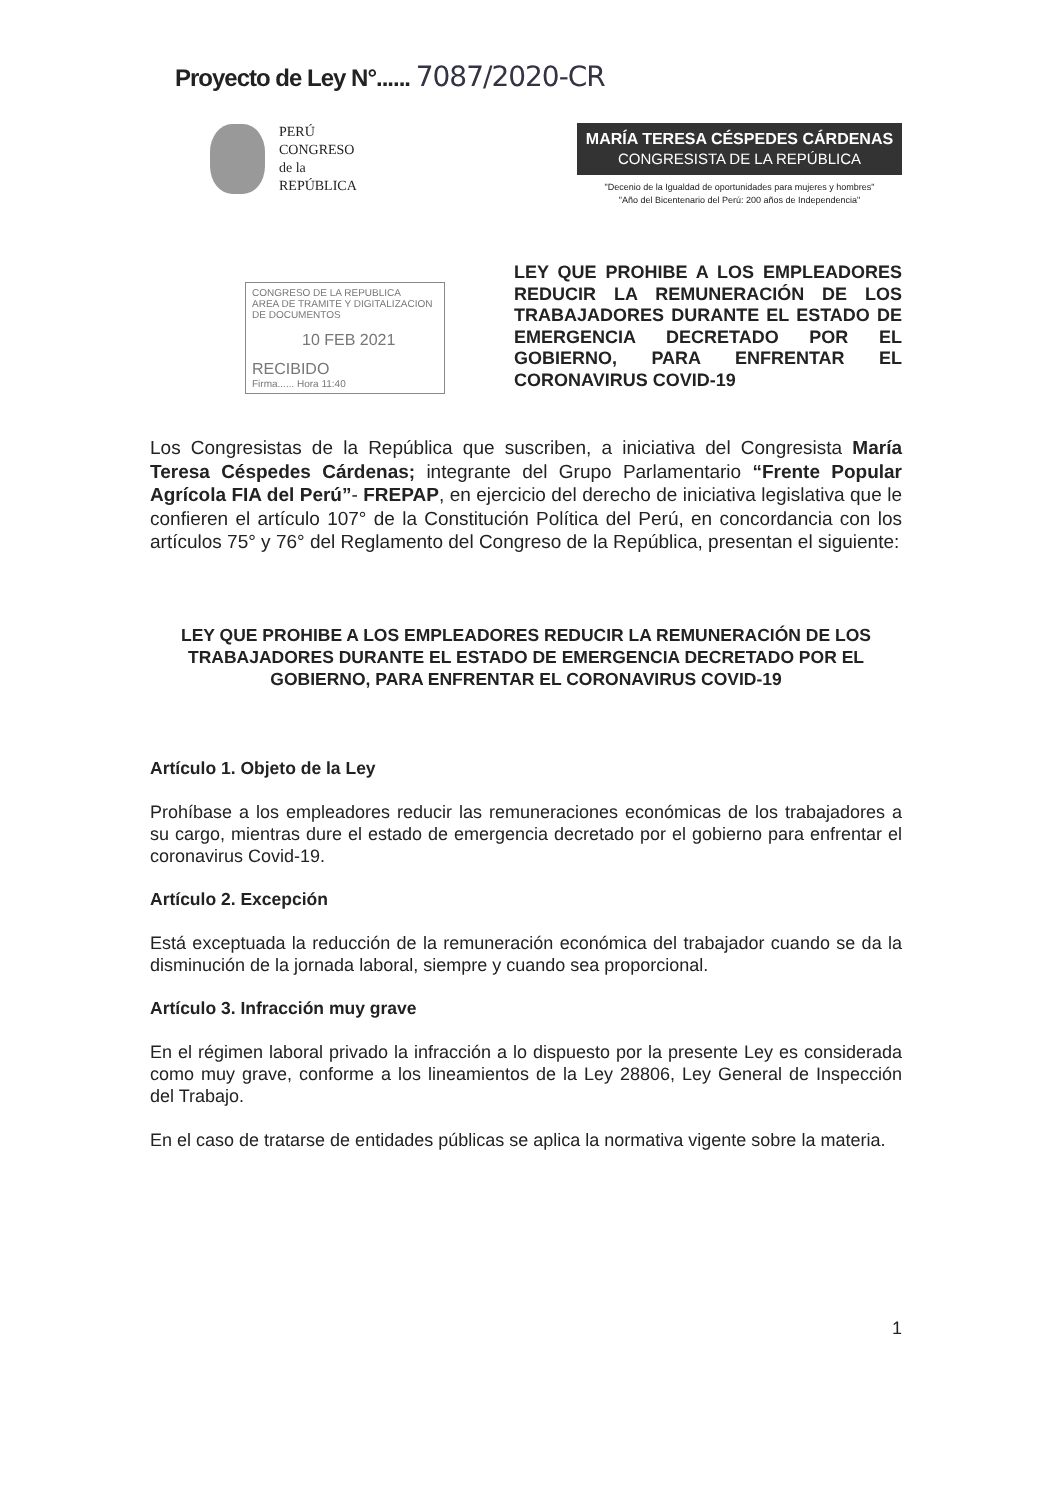Proyecto de Ley N°...... 7087/2020-CR
PERÚ
CONGRESO
de la
REPÚBLICA
MARÍA TERESA CÉSPEDES CÁRDENAS
CONGRESISTA DE LA REPÚBLICA
"Decenio de la Igualdad de oportunidades para mujeres y hombres"
"Año del Bicentenario del Perú: 200 años de Independencia"
CONGRESO DE LA REPUBLICA
AREA DE TRAMITE Y DIGITALIZACION DE DOCUMENTOS
10 FEB 2021
RECIBIDO
Firma...... Hora 11:40
LEY QUE PROHIBE A LOS EMPLEADORES REDUCIR LA REMUNERACIÓN DE LOS TRABAJADORES DURANTE EL ESTADO DE EMERGENCIA DECRETADO POR EL GOBIERNO, PARA ENFRENTAR EL CORONAVIRUS COVID-19
Los Congresistas de la República que suscriben, a iniciativa del Congresista María Teresa Céspedes Cárdenas; integrante del Grupo Parlamentario “Frente Popular Agrícola FIA del Perú”- FREPAP, en ejercicio del derecho de iniciativa legislativa que le confieren el artículo 107° de la Constitución Política del Perú, en concordancia con los artículos 75° y 76° del Reglamento del Congreso de la República, presentan el siguiente:
LEY QUE PROHIBE A LOS EMPLEADORES REDUCIR LA REMUNERACIÓN DE LOS TRABAJADORES DURANTE EL ESTADO DE EMERGENCIA DECRETADO POR EL GOBIERNO, PARA ENFRENTAR EL CORONAVIRUS COVID-19
Artículo 1. Objeto de la Ley
Prohíbase a los empleadores reducir las remuneraciones económicas de los trabajadores a su cargo, mientras dure el estado de emergencia decretado por el gobierno para enfrentar el coronavirus Covid-19.
Artículo 2. Excepción
Está exceptuada la reducción de la remuneración económica del trabajador cuando se da la disminución de la jornada laboral, siempre y cuando sea proporcional.
Artículo 3. Infracción muy grave
En el régimen laboral privado la infracción a lo dispuesto por la presente Ley es considerada como muy grave, conforme a los lineamientos de la Ley 28806, Ley General de Inspección del Trabajo.
En el caso de tratarse de entidades públicas se aplica la normativa vigente sobre la materia.
1